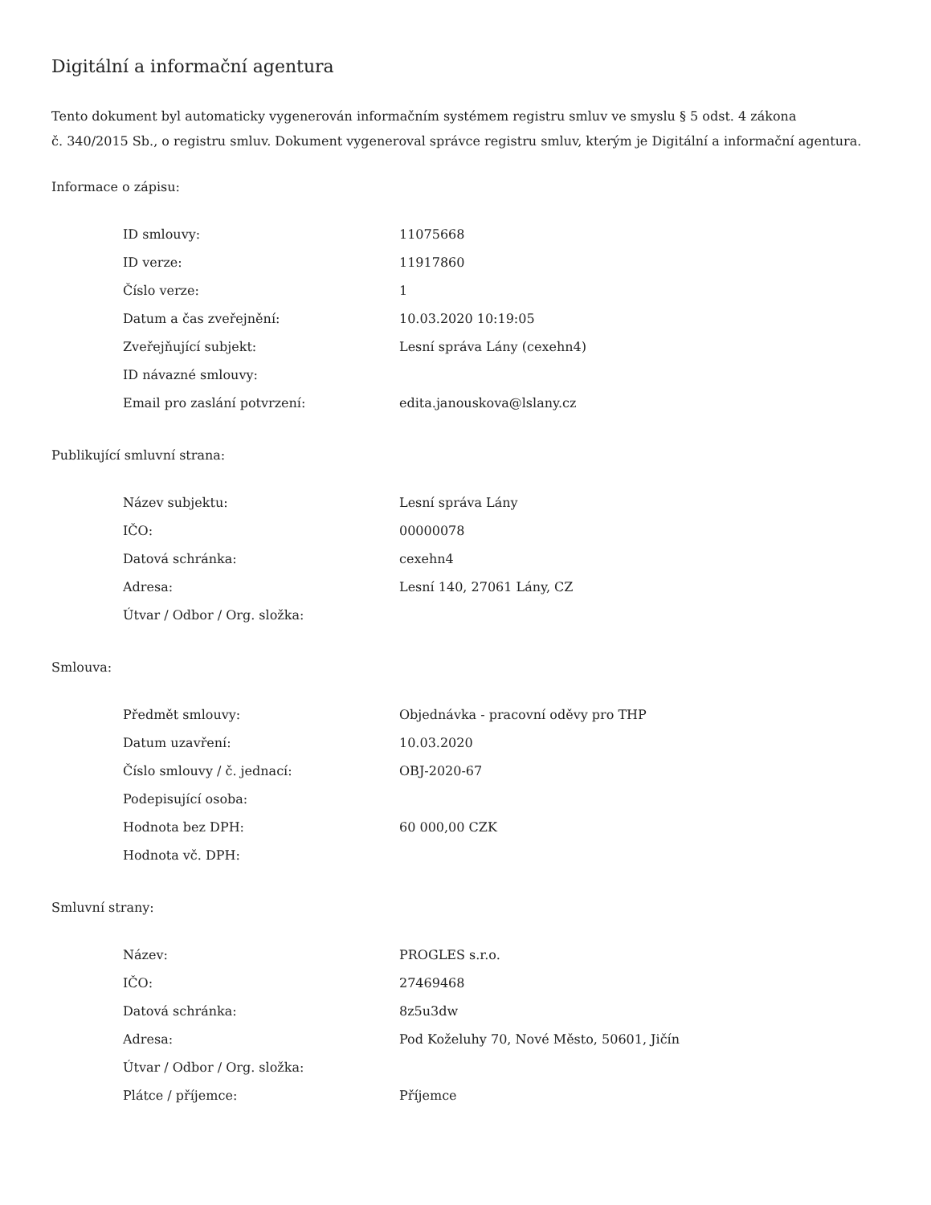Digitální a informační agentura
Tento dokument byl automaticky vygenerován informačním systémem registru smluv ve smyslu § 5 odst. 4 zákona
č. 340/2015 Sb., o registru smluv. Dokument vygeneroval správce registru smluv, kterým je Digitální a informační agentura.
Informace o zápisu:
| ID smlouvy: | 11075668 |
| ID verze: | 11917860 |
| Číslo verze: | 1 |
| Datum a čas zveřejnění: | 10.03.2020 10:19:05 |
| Zveřejňující subjekt: | Lesní správa Lány (cexehn4) |
| ID návazné smlouvy: | |
| Email pro zaslání potvrzení: | edita.janouskova@lslany.cz |
Publikující smluvní strana:
| Název subjektu: | Lesní správa Lány |
| IČO: | 00000078 |
| Datová schránka: | cexehn4 |
| Adresa: | Lesní 140, 27061 Lány, CZ |
| Útvar / Odbor / Org. složka: | |
Smlouva:
| Předmět smlouvy: | Objednávka - pracovní oděvy pro THP |
| Datum uzavření: | 10.03.2020 |
| Číslo smlouvy / č. jednací: | OBJ-2020-67 |
| Podepisující osoba: | |
| Hodnota bez DPH: | 60 000,00 CZK |
| Hodnota vč. DPH: | |
Smluvní strany:
| Název: | PROGLES s.r.o. |
| IČO: | 27469468 |
| Datová schránka: | 8z5u3dw |
| Adresa: | Pod Koželuhy 70, Nové Město, 50601, Jičín |
| Útvar / Odbor / Org. složka: | |
| Plátce / příjemce: | Příjemce |